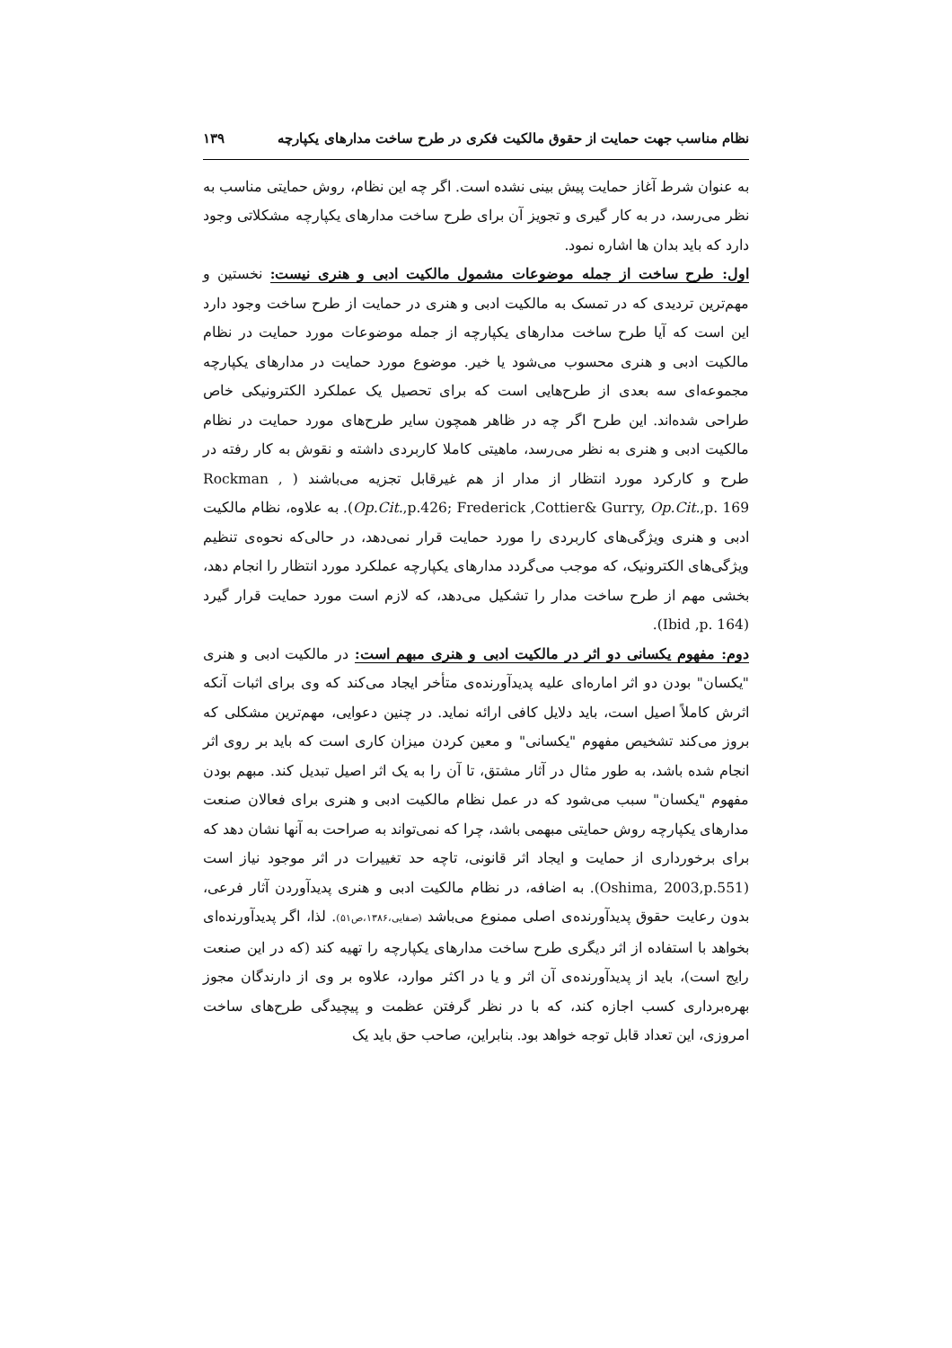نظام مناسب جهت حمایت از حقوق مالکیت فکری در طرح ساخت مدارهای یکپارچه ۱۳۹
به عنوان شرط آغاز حمایت پیش بینی نشده است. اگر چه این نظام، روش حمایتی مناسب به نظر می‌رسد، در به کار گیری و تجویز آن برای طرح ساخت مدارهای یکپارچه مشکلاتی وجود دارد که باید بدان ها اشاره نمود.
اول: طرح ساخت از جمله موضوعات مشمول مالکیت ادبی و هنری نیست: نخستین و مهم‌ترین تردیدی که در تمسک به مالکیت ادبی و هنری در حمایت از طرح ساخت وجود دارد این است که آیا طرح ساخت مدارهای یکپارچه از جمله موضوعات مورد حمایت در نظام مالکیت ادبی و هنری محسوب می‌شود یا خیر. موضوع مورد حمایت در مدارهای یکپارچه مجموعه‌ای سه بعدی از طرح‌هایی است که برای تحصیل یک عملکرد الکترونیکی خاص طراحی شده‌اند. این طرح اگر چه در ظاهر همچون سایر طرح‌های مورد حمایت در نظام مالکیت ادبی و هنری به نظر می‌رسد، ماهیتی کاملا کاربردی داشته و نقوش به کار رفته در طرح و کارکرد مورد انتظار از مدار از هم غیرقابل تجزیه می‌باشند ( Rockman , Op.Cit.,p.426; Frederick ,Cottier& Gurry, Op.Cit.,p. 169). به علاوه، نظام مالکیت ادبی و هنری ویژگی‌های کاربردی را مورد حمایت قرار نمی‌دهد، در حالی‌که نحوه‌ی تنظیم ویژگی‌های الکترونیک، که موجب می‌گردد مدارهای یکپارچه عملکرد مورد انتظار را انجام دهد، بخشی مهم از طرح ساخت مدار را تشکیل می‌دهد، که لازم است مورد حمایت قرار گیرد (Ibid ,p. 164).
دوم: مفهوم یکسانی دو اثر در مالکیت ادبی و هنری مبهم است: در مالکیت ادبی و هنری "یکسان" بودن دو اثر اماره‌ای علیه پدیدآورنده‌ی متأخر ایجاد می‌کند که وی برای اثبات آنکه اثرش کاملاً اصیل است، باید دلایل کافی ارائه نماید. در چنین دعوایی، مهم‌ترین مشکلی که بروز می‌کند تشخیص مفهوم "یکسانی" و معین کردن میزان کاری است که باید بر روی اثر انجام شده باشد، به طور مثال در آثار مشتق، تا آن را به یک اثر اصیل تبدیل کند. مبهم بودن مفهوم "یکسان" سبب می‌شود که در عمل نظام مالکیت ادبی و هنری برای فعالان صنعت مدارهای یکپارچه روش حمایتی مبهمی باشد، چرا که نمی‌تواند به صراحت به آنها نشان دهد که برای برخورداری از حمایت و ایجاد اثر قانونی، تاچه حد تغییرات در اثر موجود نیاز است (Oshima, 2003,p.551). به اضافه، در نظام مالکیت ادبی و هنری پدیدآوردن آثار فرعی، بدون رعایت حقوق پدیدآورنده‌ی اصلی ممنوع می‌باشد (صفایی،۱۳۸۶،ص۵۱). لذا، اگر پدیدآورنده‌ای بخواهد با استفاده از اثر دیگری طرح ساخت مدارهای یکپارچه را تهیه کند (که در این صنعت رایج است)، باید از پدیدآورنده‌ی آن اثر و یا در اکثر موارد، علاوه بر وی از دارندگان مجوز بهره‌برداری کسب اجازه کند، که با در نظر گرفتن عظمت و پیچیدگی طرح‌های ساخت امروزی، این تعداد قابل توجه خواهد بود. بنابراین، صاحب حق باید یک